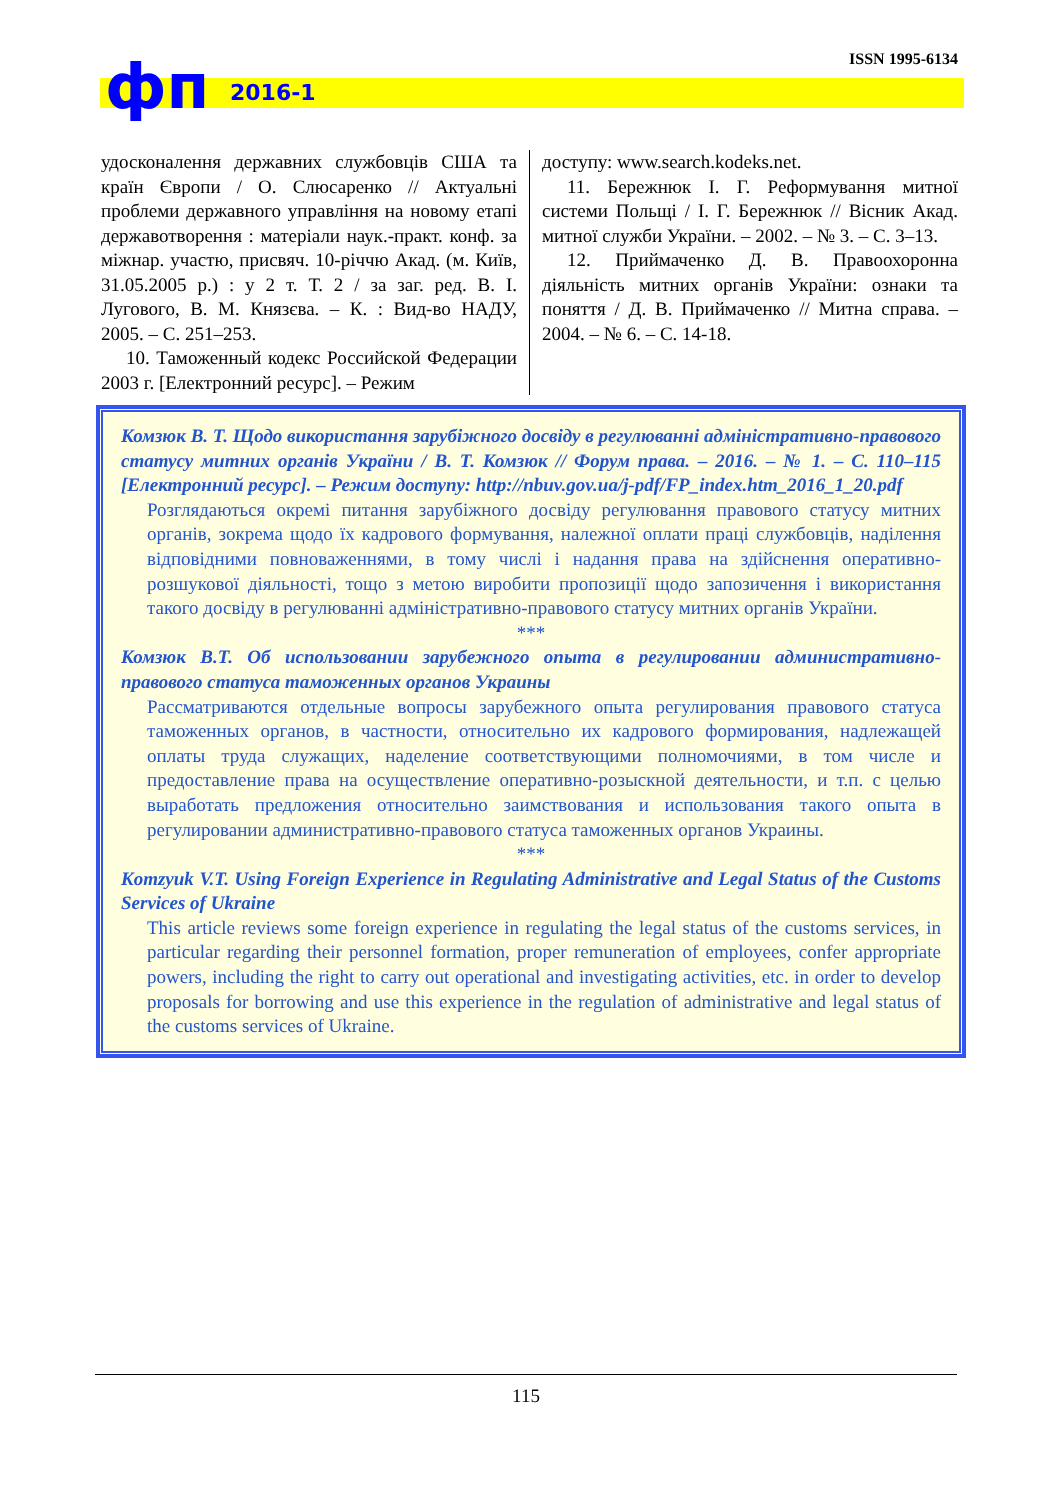фп 2016-1
ISSN 1995-6134
удосконалення державних службовців США та країн Європи / О. Слюсаренко // Актуальні проблеми державного управління на новому етапі державотворення : матеріали наук.-практ. конф. за міжнар. участю, присвяч. 10-річчю Акад. (м. Київ, 31.05.2005 р.) : у 2 т. Т. 2 / за заг. ред. В. І. Лугового, В. М. Князєва. – К. : Вид-во НАДУ, 2005. – С. 251–253.
10. Таможенный кодекс Российской Федерации 2003 г. [Електронний ресурс]. – Режим
доступу: www.search.kodeks.net.
11. Бережнюк І. Г. Реформування митної системи Польщі / І. Г. Бережнюк // Вісник Акад. митної служби України. – 2002. – № 3. – С. 3–13.
12. Приймаченко Д. В. Правоохоронна діяльність митних органів України: ознаки та поняття / Д. В. Приймаченко // Митна справа. – 2004. – № 6. – С. 14-18.
Комзюк В. Т. Щодо використання зарубіжного досвіду в регулюванні адміністративно-правового статусу митних органів України / В. Т. Комзюк // Форум права. – 2016. – № 1. – С. 110–115 [Електронний ресурс]. – Режим доступу: http://nbuv.gov.ua/j-pdf/FP_index.htm_2016_1_20.pdf
Розглядаються окремі питання зарубіжного досвіду регулювання правового статусу митних органів, зокрема щодо їх кадрового формування, належної оплати праці службовців, наділення відповідними повноваженнями, в тому числі і надання права на здійснення оперативно-розшукової діяльності, тощо з метою виробити пропозиції щодо запозичення і використання такого досвіду в регулюванні адміністративно-правового статусу митних органів України.
***
Комзюк В.Т. Об использовании зарубежного опыта в регулировании административно-правового статуса таможенных органов Украины
Рассматриваются отдельные вопросы зарубежного опыта регулирования правового статуса таможенных органов, в частности, относительно их кадрового формирования, надлежащей оплаты труда служащих, наделение соответствующими полномочиями, в том числе и предоставление права на осуществление оперативно-розыскной деятельности, и т.п. с целью выработать предложения относительно заимствования и использования такого опыта в регулировании административно-правового статуса таможенных органов Украины.
***
Komzyuk V.T. Using Foreign Experience in Regulating Administrative and Legal Status of the Customs Services of Ukraine
This article reviews some foreign experience in regulating the legal status of the customs services, in particular regarding their personnel formation, proper remuneration of employees, confer appropriate powers, including the right to carry out operational and investigating activities, etc. in order to develop proposals for borrowing and use this experience in the regulation of administrative and legal status of the customs services of Ukraine.
115